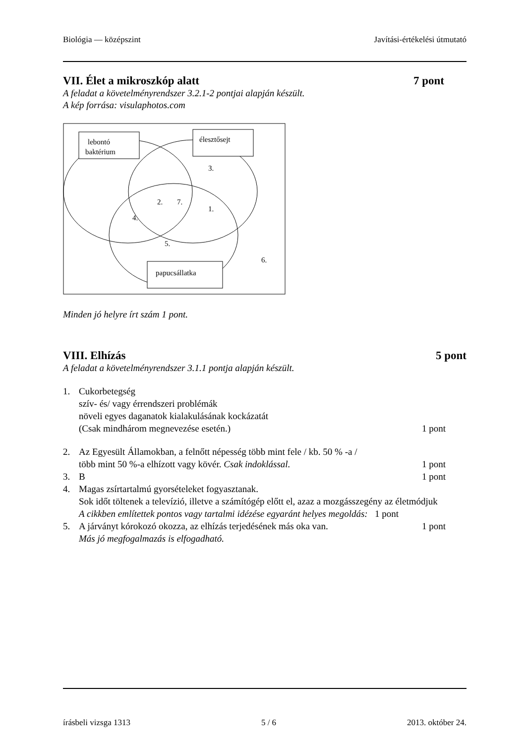Biológia — középszint Javítási-értékelési útmutató
VII. Élet a mikroszkóp alatt 7 pont
A feladat a követelményrendszer 3.2.1-2 pontjai alapján készült.
A kép forrása: visulaphotos.com
lebontó
baktérium
élesztősejt
papucsállatka
3.
2.
7.
1.
4.
5.
6.
Minden jó helyre írt szám 1 pont.
VIII. Elhízás 5 pont
A feladat a követelményrendszer 3.1.1 pontja alapján készült.
1. Cukorbetegség
szív- és/ vagy érrendszeri problémák
növeli egyes daganatok kialakulásának kockázatát
(Csak mindhárom megnevezése esetén.) 1 pont
2. Az Egyesült Államokban, a felnőtt népesség több mint fele / kb. 50 % -a /
több mint 50 %-a elhízott vagy kövér. Csak indoklással. 1 pont
3. B 1 pont
4. Magas zsírtartalmú gyorsételeket fogyasztanak.
Sok időt töltenek a televízió, illetve a számítógép előtt el, azaz a mozgásszegény az életmódjuk
A cikkben említettek pontos vagy tartalmi idézése egyaránt helyes megoldás: 1 pont
5. A járványt kórokozó okozza, az elhízás terjedésének más oka van.
Más jó megfogalmazás is elfogadható. 1 pont
írásbeli vizsga 1313 5 / 6 2013. október 24.